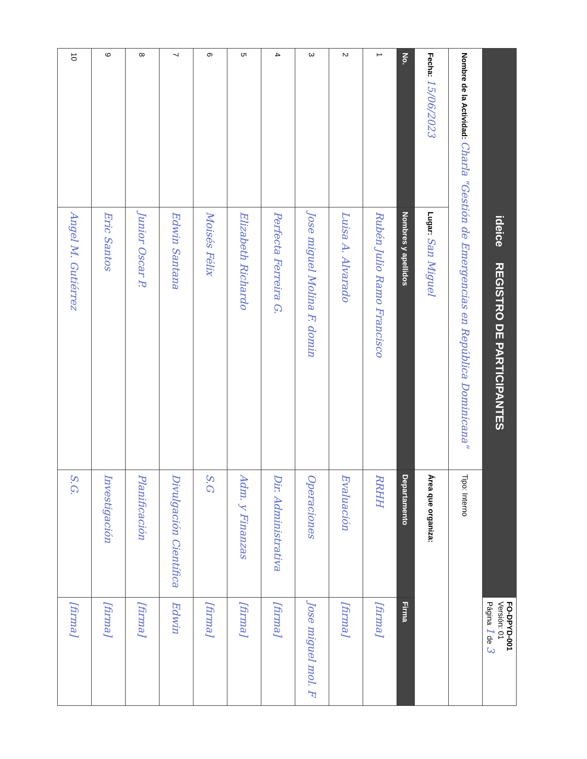| ideice REGISTRO DE PARTICIPANTES | | | FO-DPYD-001 Versión: 01 Página 1 de 3 |
| Nombre de la Actividad: Charla "Gestión de Emergencias en República Dominicana" | | Tipo: Interno | |
| Fecha: 15/06/2023 | Lugar: San Miguel | Área que organiza: | |
| No. | Nombres y apellidos | Departamento | Firma |
| 1 | Rubén Julio Ramo Francisco | RRHH | [firma] |
| 2 | Luisa A. Alvarado | Evaluación | [firma] |
| 3 | Jose miguel Molina F. domin | Operaciones | Jose miguel mol. F |
| 4 | Perfecta Ferreira G. | Dir. Administrativa | [firma] |
| 5 | Elizabeth Richardo | Adm. y Finanzas | [firma] |
| 6 | Moisés Félix | S.G | [firma] |
| 7 | Edwin Santana | Divulgación Científica | Edwin |
| 8 | Junior Oscar P. | Planificación | [firma] |
| 9 | Eric Santos | Investigación | [firma] |
| 10 | Angel M. Gutiérrez | S.G. | [firma] |